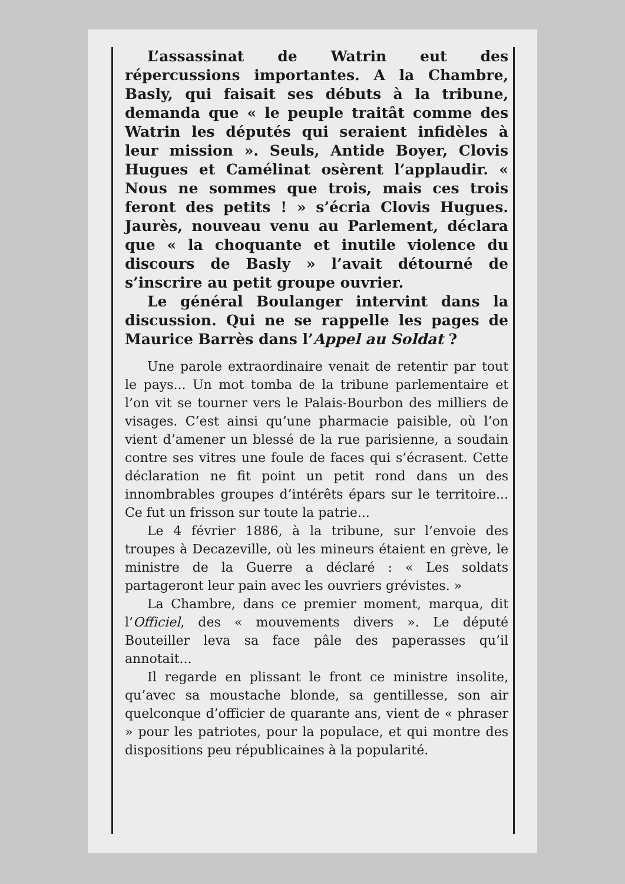L’assassinat de Watrin eut des répercussions importantes. A la Chambre, Basly, qui faisait ses débuts à la tribune, demanda que « le peuple traitât comme des Watrin les députés qui seraient infidèles à leur mission ». Seuls, Antide Boyer, Clovis Hugues et Camélinat osèrent l’applaudir. « Nous ne sommes que trois, mais ces trois feront des petits ! » s’écria Clovis Hugues. Jaurès, nouveau venu au Parlement, déclara que « la choquante et inutile violence du discours de Basly » l’avait détourné de s’inscrire au petit groupe ouvrier.
Le général Boulanger intervint dans la discussion. Qui ne se rappelle les pages de Maurice Barrès dans l’Appel au Soldat ?
Une parole extraordinaire venait de retentir par tout le pays... Un mot tomba de la tribune parlementaire et l’on vit se tourner vers le Palais-Bourbon des milliers de visages. C’est ainsi qu’une pharmacie paisible, où l’on vient d’amener un blessé de la rue parisienne, a soudain contre ses vitres une foule de faces qui s’écrasent. Cette déclaration ne fit point un petit rond dans un des innombrables groupes d’intérêts épars sur le territoire... Ce fut un frisson sur toute la patrie...
Le 4 février 1886, à la tribune, sur l’envoie des troupes à Decazeville, où les mineurs étaient en grève, le ministre de la Guerre a déclaré : « Les soldats partageront leur pain avec les ouvriers grévistes. »
La Chambre, dans ce premier moment, marqua, dit l’Officiel, des « mouvements divers ». Le député Bouteiller leva sa face pâle des paperasses qu’il annotait...
Il regarde en plissant le front ce ministre insolite, qu’avec sa moustache blonde, sa gentillesse, son air quelconque d’officier de quarante ans, vient de « phraser » pour les patriotes, pour la populace, et qui montre des dispositions peu républicaines à la popularité.